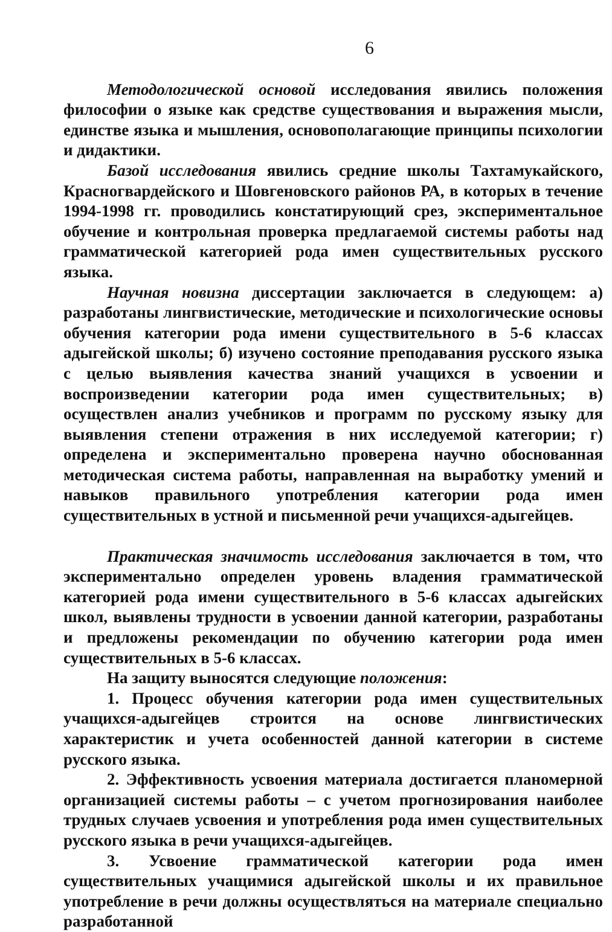6
Методологической основой исследования явились положения философии о языке как средстве существования и выражения мысли, единстве языка и мышления, основополагающие принципы психологии и дидактики.
Базой исследования явились средние школы Тахтамукайского, Красногвардейского и Шовгеновского районов РА, в которых в течение 1994-1998 гг. проводились констатирующий срез, экспериментальное обучение и контрольная проверка предлагаемой системы работы над грамматической категорией рода имен существительных русского языка.
Научная новизна диссертации заключается в следующем: а) разработаны лингвистические, методические и психологические основы обучения категории рода имени существительного в 5-6 классах адыгейской школы; б) изучено состояние преподавания русского языка с целью выявления качества знаний учащихся в усвоении и воспроизведении категории рода имен существительных; в) осуществлен анализ учебников и программ по русскому языку для выявления степени отражения в них исследуемой категории; г) определена и экспериментально проверена научно обоснованная методическая система работы, направленная на выработку умений и навыков правильного употребления категории рода имен существительных в устной и письменной речи учащихся-адыгейцев.
Практическая значимость исследования заключается в том, что экспериментально определен уровень владения грамматической категорией рода имени существительного в 5-6 классах адыгейских школ, выявлены трудности в усвоении данной категории, разработаны и предложены рекомендации по обучению категории рода имен существительных в 5-6 классах.
На защиту выносятся следующие положения:
1. Процесс обучения категории рода имен существительных учащихся-адыгейцев строится на основе лингвистических характеристик и учета особенностей данной категории в системе русского языка.
2. Эффективность усвоения материала достигается планомерной организацией системы работы – с учетом прогнозирования наиболее трудных случаев усвоения и употребления рода имен существительных русского языка в речи учащихся-адыгейцев.
3. Усвоение грамматической категории рода имен существительных учащимися адыгейской школы и их правильное употребление в речи должны осуществляться на материале специально разработанной